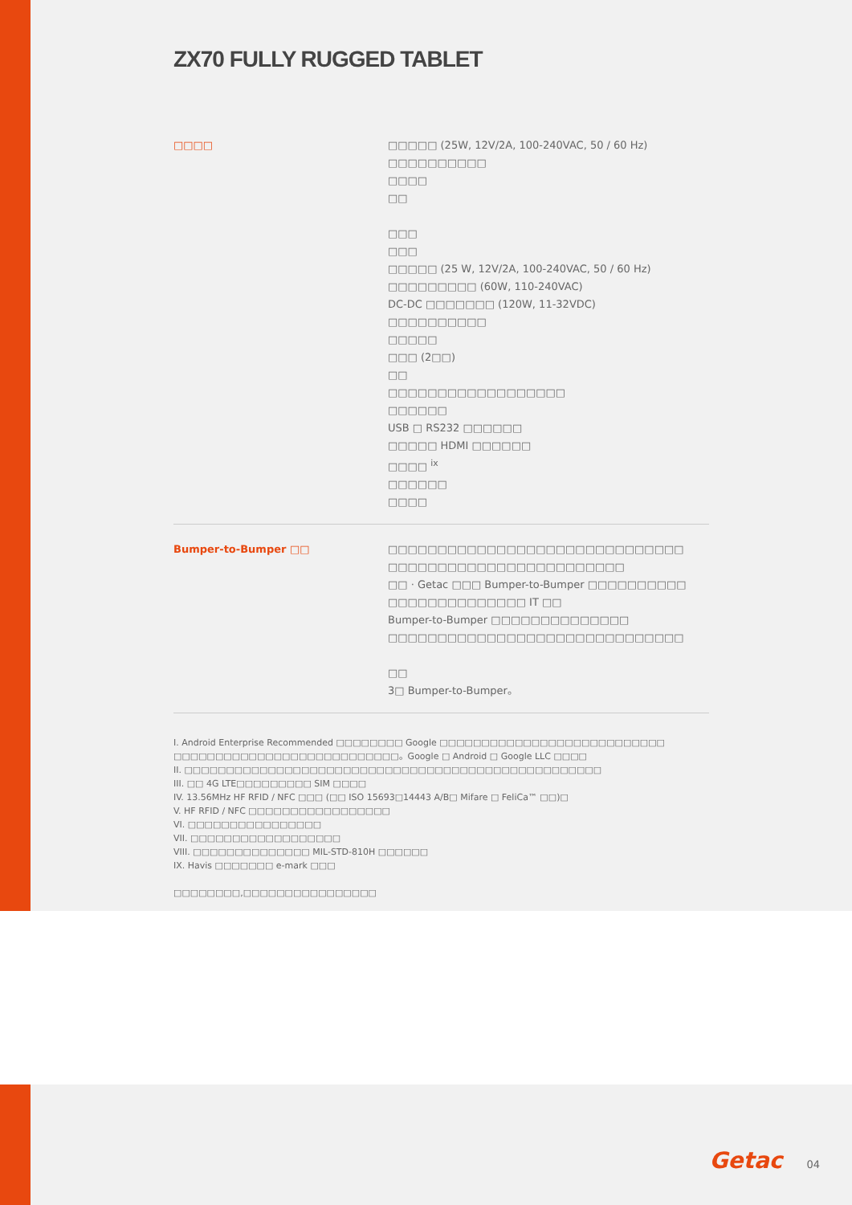ZX70 FULLY RUGGED TABLET
□□□□ □□□□□ (25W, 12V/2A, 100-240VAC, 50 / 60 Hz)
□□□□□□□□□□
□□□□
□□
□□□
□□□
□□□□□ (25 W, 12V/2A, 100-240VAC, 50 / 60 Hz)
□□□□□□□□□ (60W, 110-240VAC)
DC-DC □□□□□□□ (120W, 11-32VDC)
□□□□□□□□□□
□□□□□
□□□ (2□□)
□□
□□□□□□□□□□□□□□□□□□
□□□□□□
USB □ RS232 □□□□□□
□□□□□ HDMI □□□□□□
□□□□ <sup>ix</sup>
□□□□□□
□□□□
Bumper-to-Bumper □□ □□□□□□□□□□□□□□□□□□□□□□□□□□□□□□
□□□□□□□□□□□□□□□□□□□□□□□□
□□ · Getac □□□ Bumper-to-Bumper □□□□□□□□□□
□□□□□□□□□□□□□□ IT □□
Bumper-to-Bumper □□□□□□□□□□□□□□
□□□□□□□□□□□□□□□□□□□□□□□□□□□□□□
□□
3□ Bumper-to-Bumper。
I. Android Enterprise Recommended □□□□□□□□ Google □□□□□□□□□□□□□□□□□□□□□□□□□□□
□□□□□□□□□□□□□□□□□□□□□□□□□□□。Google □ Android □ Google LLC □□□□
II. □□□□□□□□□□□□□□□□□□□□□□□□□□□□□□□□□□□□□□□□□□□□□□□□□□
III. □□ 4G LTE□□□□□□□□□ SIM □□□□
IV. 13.56MHz HF RFID / NFC □□□ (□□ ISO 15693□14443 A/B□ Mifare □ FeliCa™ □□)□
V. HF RFID / NFC □□□□□□□□□□□□□□□□□
VI. □□□□□□□□□□□□□□□□
VII. □□□□□□□□□□□□□□□□□□
VIII. □□□□□□□□□□□□□□ MIL-STD-810H □□□□□□
IX. Havis □□□□□□□ e-mark □□□
□□□□□□□□,□□□□□□□□□□□□□□□□
Getac 04